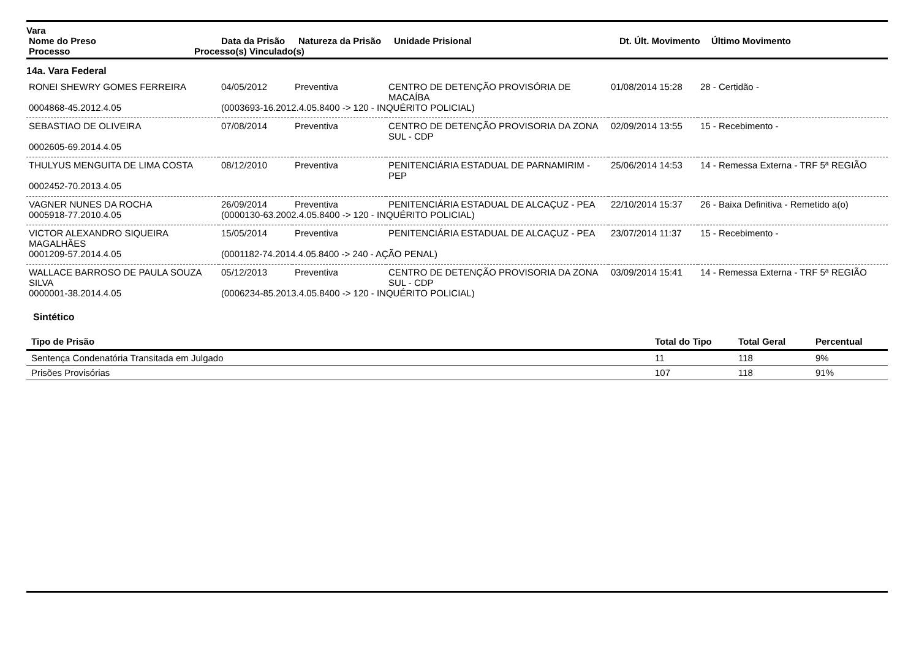Vara
| Nome do Preso | Data da Prisão | Natureza da Prisão | Unidade Prisional | Dt. Últ. Movimento | Último Movimento |
| --- | --- | --- | --- | --- | --- |
| Processo | Processo(s) Vinculado(s) |
| --- | --- |
14a. Vara Federal
| RONEI SHEWRY GOMES FERREIRA | 04/05/2012 | Preventiva | CENTRO DE DETENÇÃO PROVISÓRIA DE MACAÍBA | 01/08/2014 15:28 | 28 - Certidão - |
| 0004868-45.2012.4.05 | (0003693-16.2012.4.05.8400 -> 120 - INQUÉRITO POLICIAL) | | | | |
| SEBASTIAO DE OLIVEIRA | 07/08/2014 | Preventiva | CENTRO DE DETENÇÃO PROVISORIA DA ZONA SUL - CDP | 02/09/2014 13:55 | 15 - Recebimento - |
| 0002605-69.2014.4.05 | | | | | |
| THULYUS MENGUITA DE LIMA COSTA | 08/12/2010 | Preventiva | PENITENCIÁRIA ESTADUAL DE PARNAMIRIM - PEP | 25/06/2014 14:53 | 14 - Remessa Externa - TRF 5ª REGIÃO |
| 0002452-70.2013.4.05 | | | | | |
| VAGNER NUNES DA ROCHA | 26/09/2014 | Preventiva | PENITENCIÁRIA ESTADUAL DE ALCAÇUZ - PEA | 22/10/2014 15:37 | 26 - Baixa Definitiva - Remetido a(o) |
| 0005918-77.2010.4.05 | (0000130-63.2002.4.05.8400 -> 120 - INQUÉRITO POLICIAL) | | | | |
| VICTOR ALEXANDRO SIQUEIRA MAGALHÃES | 15/05/2014 | Preventiva | PENITENCIÁRIA ESTADUAL DE ALCAÇUZ - PEA | 23/07/2014 11:37 | 15 - Recebimento - |
| 0001209-57.2014.4.05 | (0001182-74.2014.4.05.8400 -> 240 - AÇÃO PENAL) | | | | |
| WALLACE BARROSO DE PAULA SOUZA SILVA | 05/12/2013 | Preventiva | CENTRO DE DETENÇÃO PROVISORIA DA ZONA SUL - CDP | 03/09/2014 15:41 | 14 - Remessa Externa - TRF 5ª REGIÃO |
| 0000001-38.2014.4.05 | (0006234-85.2013.4.05.8400 -> 120 - INQUÉRITO POLICIAL) | | | | |
Sintético
| Tipo de Prisão | Total do Tipo | Total Geral | Percentual |
| --- | --- | --- | --- |
| Sentença Condenatória Transitada em Julgado | 11 | 118 | 9% |
| Prisões Provisórias | 107 | 118 | 91% |